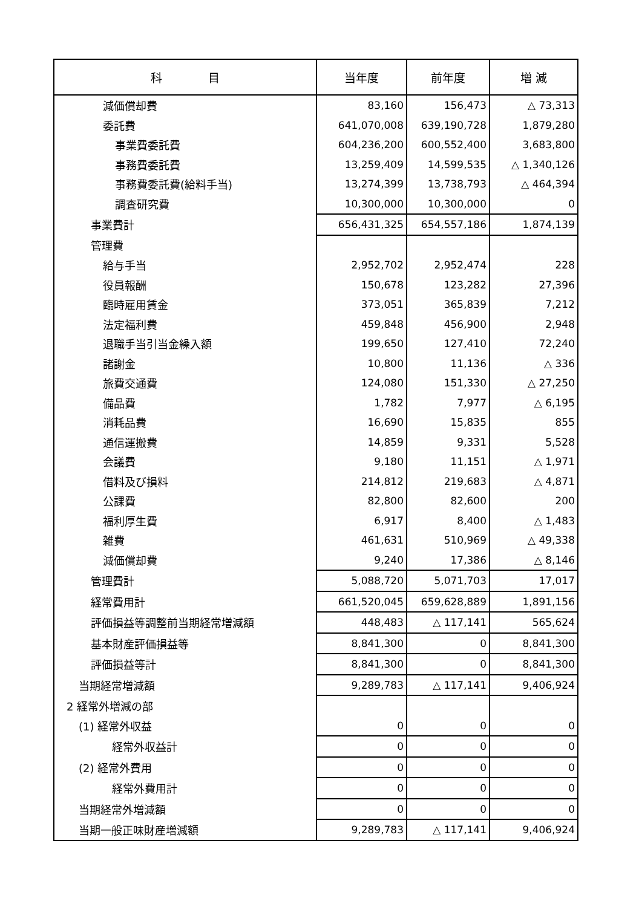| 科 目 | 当年度 | 前年度 | 増 減 |
| --- | --- | --- | --- |
| 減価償却費 | 83,160 | 156,473 | △ 73,313 |
| 委託費 | 641,070,008 | 639,190,728 | 1,879,280 |
| 事業費委託費 | 604,236,200 | 600,552,400 | 3,683,800 |
| 事務費委託費 | 13,259,409 | 14,599,535 | △ 1,340,126 |
| 事務費委託費(給料手当) | 13,274,399 | 13,738,793 | △ 464,394 |
| 調査研究費 | 10,300,000 | 10,300,000 | 0 |
| 事業費計 | 656,431,325 | 654,557,186 | 1,874,139 |
| 管理費 | | | |
| 給与手当 | 2,952,702 | 2,952,474 | 228 |
| 役員報酬 | 150,678 | 123,282 | 27,396 |
| 臨時雇用賃金 | 373,051 | 365,839 | 7,212 |
| 法定福利費 | 459,848 | 456,900 | 2,948 |
| 退職手当引当金繰入額 | 199,650 | 127,410 | 72,240 |
| 諸謝金 | 10,800 | 11,136 | △ 336 |
| 旅費交通費 | 124,080 | 151,330 | △ 27,250 |
| 備品費 | 1,782 | 7,977 | △ 6,195 |
| 消耗品費 | 16,690 | 15,835 | 855 |
| 通信運搬費 | 14,859 | 9,331 | 5,528 |
| 会議費 | 9,180 | 11,151 | △ 1,971 |
| 借料及び損料 | 214,812 | 219,683 | △ 4,871 |
| 公課費 | 82,800 | 82,600 | 200 |
| 福利厚生費 | 6,917 | 8,400 | △ 1,483 |
| 雑費 | 461,631 | 510,969 | △ 49,338 |
| 減価償却費 | 9,240 | 17,386 | △ 8,146 |
| 管理費計 | 5,088,720 | 5,071,703 | 17,017 |
| 経常費用計 | 661,520,045 | 659,628,889 | 1,891,156 |
| 評価損益等調整前当期経常増減額 | 448,483 | △ 117,141 | 565,624 |
| 基本財産評価損益等 | 8,841,300 | 0 | 8,841,300 |
| 評価損益等計 | 8,841,300 | 0 | 8,841,300 |
| 当期経常増減額 | 9,289,783 | △ 117,141 | 9,406,924 |
| 2 経常外増減の部 | | | |
| (1) 経常外収益 | 0 | 0 | 0 |
| 経常外収益計 | 0 | 0 | 0 |
| (2) 経常外費用 | 0 | 0 | 0 |
| 経常外費用計 | 0 | 0 | 0 |
| 当期経常外増減額 | 0 | 0 | 0 |
| 当期一般正味財産増減額 | 9,289,783 | △ 117,141 | 9,406,924 |